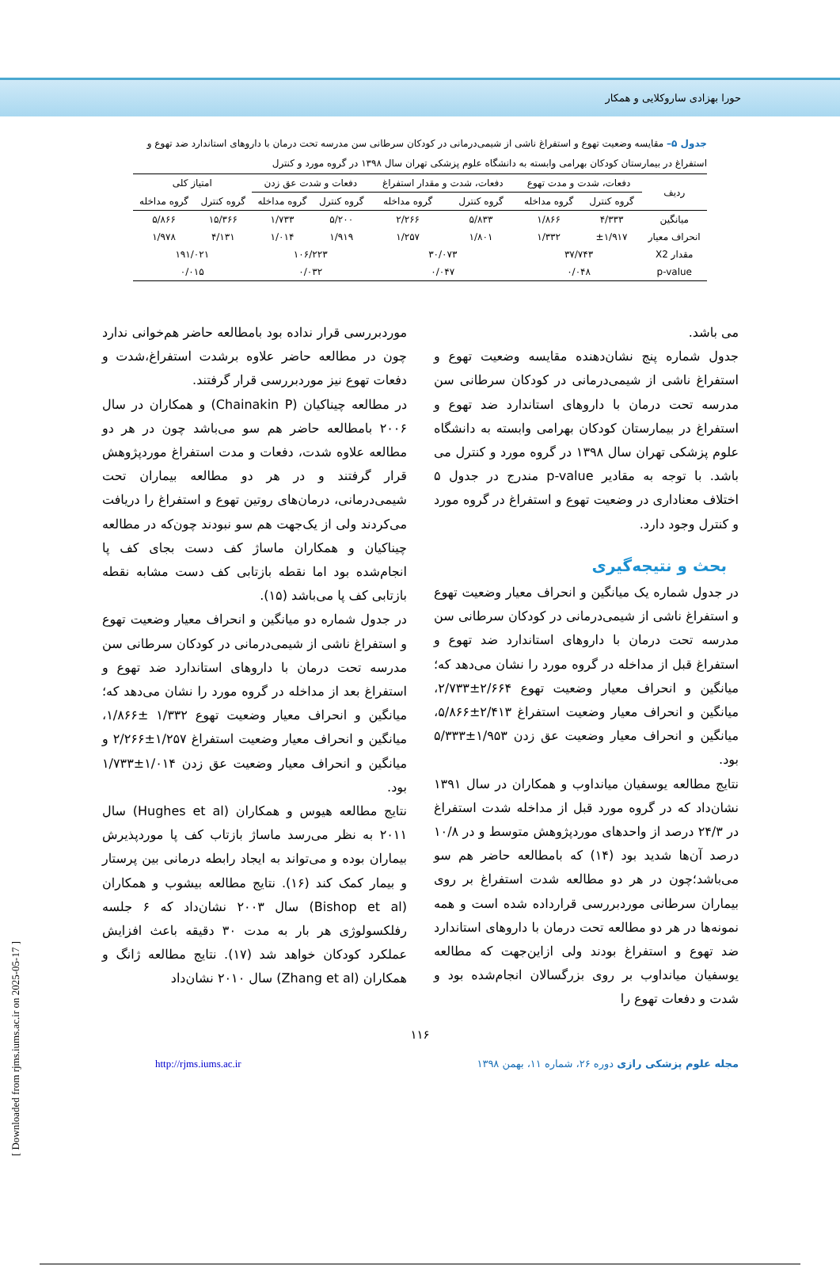حورا بهزادی ساروکلایی و همکار
جدول ۵– مقایسه وضعیت تهوع و استفراغ ناشی از شیمی‌درمانی در کودکان سرطانی سن مدرسه تحت درمان با داروهای استاندارد ضد تهوع و استفراغ در بیمارستان کودکان بهرامی وابسته به دانشگاه علوم پزشکی تهران سال ۱۳۹۸ در گروه مورد و کنترل
| ردیف | دفعات، شدت و مدت تهوع | | دفعات، شدت و مقدار استفراغ | | دفعات و شدت عق زدن | | امتیاز کلی | |
| --- | --- | --- | --- | --- | --- | --- | --- | --- |
| | گروه کنترل | گروه مداخله | گروه کنترل | گروه مداخله | گروه کنترل | گروه مداخله | گروه کنترل | گروه مداخله |
| میانگین | ۴/۳۳۳ | ۱/۸۶۶ | ۵/۸۳۳ | ۲/۲۶۶ | ۵/۲۰۰ | ۱/۷۳۳ | ۱۵/۳۶۶ | ۵/۸۶۶ |
| انحراف معیار | ±۱/۹۱۷ | ۱/۳۳۲ | ۱/۸۰۱ | ۱/۲۵۷ | ۱/۹۱۹ | ۱/۰۱۴ | ۴/۱۳۱ | ۱/۹۷۸ |
| مقدار X2 | ۳۷/۷۴۳ | | ۳۰/۰۷۳ | | ۱۰۶/۲۲۳ | | ۱۹۱/۰۲۱ | |
| p-value | ۰/۰۴۸ | | ۰/۰۴۷ | | ۰/۰۳۲ | | ۰/۰۱۵ | |
می باشد.
جدول شماره پنج نشان‌دهنده مقایسه وضعیت تهوع و استفراغ ناشی از شیمی‌درمانی در کودکان سرطانی سن مدرسه تحت درمان با داروهای استاندارد ضد تهوع و استفراغ در بیمارستان کودکان بهرامی وابسته به دانشگاه علوم پزشکی تهران سال ۱۳۹۸ در گروه مورد و کنترل می باشد. با توجه به مقادیر p-value مندرج در جدول ۵ اختلاف معناداری در وضعیت تهوع و استفراغ در گروه مورد و کنترل وجود دارد.
بحث و نتیجه‌گیری
در جدول شماره یک میانگین و انحراف معیار وضعیت تهوع و استفراغ ناشی از شیمی‌درمانی در کودکان سرطانی سن مدرسه تحت درمان با داروهای استاندارد ضد تهوع و استفراغ قبل از مداخله در گروه مورد را نشان می‌دهد که؛ میانگین و انحراف معیار وضعیت تهوع ۲/۶۶۴±۲/۷۳۳، میانگین و انحراف معیار وضعیت استفراغ ۲/۴۱۳±۵/۸۶۶، میانگین و انحراف معیار وضعیت عق زدن ۱/۹۵۳±۵/۳۳۳ بود.
نتایج مطالعه یوسفیان میانداوب و همکاران در سال ۱۳۹۱ نشان‌داد که در گروه مورد قبل از مداخله شدت استفراغ در ۲۴/۳ درصد از واحدهای موردپژوهش متوسط و در ۱۰/۸ درصد آن‌ها شدید بود (۱۴) که بامطالعه حاضر هم سو می‌باشد؛چون در هر دو مطالعه شدت استفراغ بر روی بیماران سرطانی موردبررسی قرارداده شده است و همه نمونه‌ها در هر دو مطالعه تحت درمان با داروهای استاندارد ضد تهوع و استفراغ بودند ولی ازاین‌جهت که مطالعه یوسفیان میانداوب بر روی بزرگسالان انجام‌شده بود و شدت و دفعات تهوع را
موردبررسی قرار نداده بود بامطالعه حاضر هم‌خوانی ندارد چون در مطالعه حاضر علاوه برشدت استفراغ،شدت و دفعات تهوع نیز موردبررسی قرار گرفتند.
در مطالعه چیناکیان (Chainakin P) و همکاران در سال ۲۰۰۶ بامطالعه حاضر هم سو می‌باشد چون در هر دو مطالعه علاوه شدت، دفعات و مدت استفراغ موردپژوهش قرار گرفتند و در هر دو مطالعه بیماران تحت شیمی‌درمانی، درمان‌های روتین تهوع و استفراغ را دریافت می‌کردند ولی از یک‌جهت هم سو نبودند چون‌که در مطالعه چیناکیان و همکاران ماساژ کف دست بجای کف پا انجام‌شده بود اما نقطه بازتابی کف دست مشابه نقطه بازتابی کف پا می‌باشد (۱۵).
در جدول شماره دو میانگین و انحراف معیار وضعیت تهوع و استفراغ ناشی از شیمی‌درمانی در کودکان سرطانی سن مدرسه تحت درمان با داروهای استاندارد ضد تهوع و استفراغ بعد از مداخله در گروه مورد را نشان می‌دهد که؛ میانگین و انحراف معیار وضعیت تهوع ۱/۳۳۲ ±۱/۸۶۶، میانگین و انحراف معیار وضعیت استفراغ ۱/۲۵۷±۲/۲۶۶ و میانگین و انحراف معیار وضعیت عق زدن ۱/۰۱۴±۱/۷۳۳ بود.
نتایج مطالعه هیوس و همکاران (Hughes et al) سال ۲۰۱۱ به نظر می‌رسد ماساژ بازتاب کف پا موردپذیرش بیماران بوده و می‌تواند به ایجاد رابطه درمانی بین پرستار و بیمار کمک کند (۱۶). نتایج مطالعه بیشوب و همکاران (Bishop et al) سال ۲۰۰۳ نشان‌داد که ۶ جلسه رفلکسولوژی هر بار به مدت ۳۰ دقیقه باعث افزایش عملکرد کودکان خواهد شد (۱۷). نتایج مطالعه ژانگ و همکاران (Zhang et al) سال ۲۰۱۰ نشان‌داد
۱۱۶
http://rjms.iums.ac.ir مجله علوم پزشکی رازی دوره ۲۶، شماره ۱۱، بهمن ۱۳۹۸
[ Downloaded from rjms.iums.ac.ir on 2025-05-17 ]